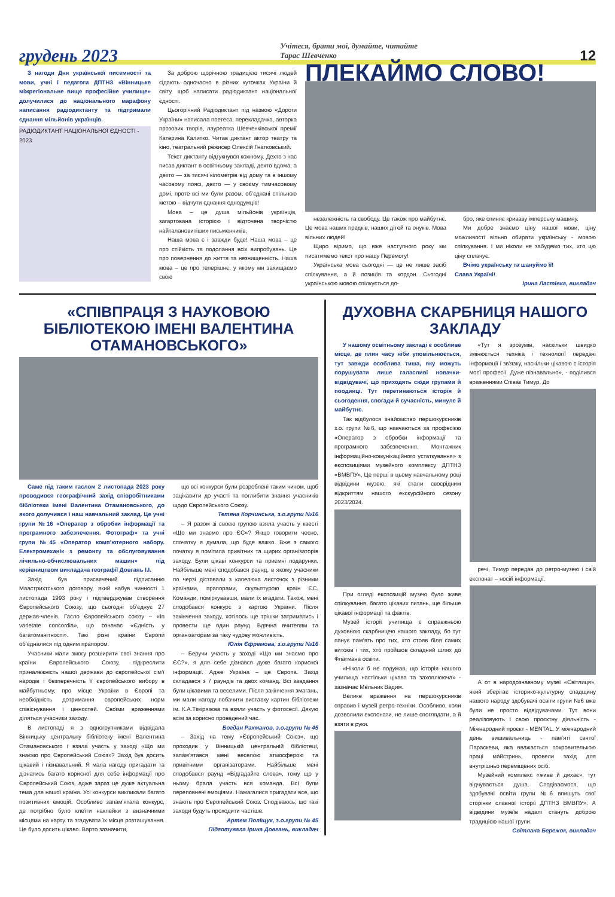грудень 2023
Учітеся, брати мої, думайте, читайте
Тарас Шевченко
12
З нагоди Дня української писемності та мови, учні і педагоги ДПТНЗ «Вінницьке міжрегіональне вище професійне училище» долучилися до національного марафону написання радіодиктанту та підтримали єднання мільйонів українців.
РАДІОДИКТАНТ НАЦІОНАЛЬНОЇ ЄДНОСТІ - 2023
За доброю щорічною традицією тисячі людей сідають одночасно в різних куточках України й світу, щоб написати радіодиктант національної єдності.
Цьогорічний Радіодиктант під назвою «Дороги України» написала поетеса, перекладачка, авторка прозових творів, лауреатка Шевченківської премії Катерина Калитко. Читав диктант актор театру та кіно, театральний режисер Олексій Гнатковський.
Текст диктанту відгукнувся кожному. Дехто з нас писав диктант в освітньому закладі, дехто вдома, а дехто — за тисячі кілометрів від дому та в іншому часовому поясі, дехто — у своєму тимчасовому домі, проте всі ми були разом, об’єднані спільною метою – відчути єднання однодумців!
Мова – це душа мільйонів українців, загартована історією і відточена творчістю найталановитіших письменників.
Наша мова є і завжди буде! Наша мова – це про стійкість та подолання всіх випробувань. Це про повернення до життя та незнищенність. Наша мова – це про теперішнє, у якому ми захищаємо свою
ПЛЕКАЙМО СЛОВО!
незалежність та свободу. Це також про майбутнє. Це мова наших предків, наших дітей та онуків. Мова вільних людей!
Щиро віримо, що вже наступного року ми писатимемо текст про нашу Перемогу!
Українська мова сьогодні — це не лише засіб спілкування, а й позиція та кордон. Сьогодні українською мовою спілкується до-
бро, яке спиняє криваву імперську машину.
Ми добре знаємо ціну нашої мови, ціну можливості вільно обирати українську - мовою спілкування. І ми ніколи не забудемо тих, хто цю ціну сплачує.
Вчімо українську та шануймо її!
Слава Україні!
Ірина Ластівка, викладач
«СПІВПРАЦЯ З НАУКОВОЮ БІБЛІОТЕКОЮ ІМЕНІ ВАЛЕНТИНА ОТАМАНОВСЬКОГО»
Саме під таким гаслом 2 листопада 2023 року проводився географічний захід співробітниками бібліотеки імені Валентина Отамановського, до якого долучився і наш навчальний заклад. Це учні групи №16 «Оператор з обробки інформації та програмного забезпечення. Фотограф» та учні групи №45 «Оператор комп’ютерного набору. Електромеханік з ремонту та обслуговування лічильно-обчислювальних машин» під керівництвом викладача географії Довгань І.І.
Захід був присвячений підписанню Маастрихтського договору, який набув чинності 1 листопада 1993 року і підтверджував створення Європейського Союзу, що сьогодні об’єднує 27 держав-членів. Гасло Європейського союзу – «In varietate concordia», що означає «Єдність у багатоманітності». Такі різні країни Європи об’єдналися під одним прапором.
Учасники мали змогу розширити свої знання про країни Європейського Союзу, підкреслити приналежність нашої держави до європейської сім’ї народів і безперечність її європейського вибору в майбутньому, про місце України в Європі та необхідність дотримання європейських норм співіснування і цінностей. Своїми враженнями діляться учасники заходу.
В листопаді я з одногрупниками відвідала Вінницьку центральну бібліотеку імені Валентина Отамановського і взяла участь у заході «Що ми знаємо про Європейський Союз»? Захід був досить цікавий і пізнавальний. Я мала нагоду пригадати та дізнатись багато корисної для себе інформації про Європейський Союз, адже зараз це дуже актуальна тема для нашої країни. Усі конкурси викликали багато позитивних емоцій. Особливо запам’ятала конкурс, де потрібно було клеїти наклейки з визначними місцями на карту та згадувати їх місця розташування. Це було досить цікаво. Варто зазначити,
що всі конкурси були розроблені таким чином, щоб зацікавити до участі та поглибити знання учасників щодо Європейського Союзу.
Тетяна Корчинська, з.о.групи №16
– Я разом зі своєю групою взяла участь у квесті «Що ми знаємо про ЄС»? Якщо говорити чесно, спочатку я думала, що буде важко. Вже з самого початку я помітила привітних та щирих організаторів заходу. Були цікаві конкурси та приємні подарунки. Найбільше мені сподобався раунд, в якому учасники по черзі діставали з капелюха листочок з різними країнами, прапорами, скульптурою країн ЄС. Команди, поміркувавши, мали їх вгадати. Також, мені сподобався конкурс з картою України. Після закінчення заходу, хотілось ще трішки затриматись і провести ще один раунд. Вдячна вчителям та організаторам за таку чудову можливість.
Юлія Єфремова, з.о.групи №16
– Беручи участь у заході «Що ми знаємо про ЄС?», я для себе дізнався дуже багато корисної інформації. Адже Україна – це Європа. Захід складався з 7 раундів та двох команд. Всі завдання були цікавими та веселими. Після закінчення змагань, ми мали нагоду побачити виставку картин бібліотеки ім. К.А.Тімірязєва та взяли участь у фотосесії. Дякую всім за корисно проведений час.
Богдан Рахманов, з.о.групи № 45
– Захід на тему «Європейський Союз», що проходив у Вінницькій центральній бібліотеці, запам’ятався мені веселою атмосферою та привітними організаторами. Найбільше мені сподобався раунд «Відгадайте слова», тому що у ньому брала участь вся команда. Всі були переповнені емоціями. Намагалися пригадати все, що знають про Європейський Союз. Сподіваюсь, що такі заходи будуть проходити частіше.
Артем Поліщук, з.о.групи № 45
Підготувала Ірина Довгань, викладач
ДУХОВНА СКАРБНИЦЯ НАШОГО ЗАКЛАДУ
У нашому освітньому закладі є особливе місце, де плин часу ніби уповільнюється, тут завжди особлива тиша, яку можуть порушувати лише галасливі новачки-відвідувачі, що приходять сюди групами й поодинці. Тут перетинаються історія й сьогодення, спогади й сучасність, минуле й майбутнє.
Так відбулося знайомство першокурсників з.о. групи №6, що навчаються за професією «Оператор з обробки інформації та програмного забезпечення. Монтажник інформаційно-комунікаційного устаткування» з експозиціями музейного комплексу ДПТНЗ «ВМВПУ». Це перші в цьому навчальному році відвідини музею, які стали своєрідним відкриттям нашого екскурсійного сезону 2023/2024.
При огляді експозицій музею було живе спілкування, багато цікавих питань, ще більше цікавої інформації та фактів.
Музей історії училища є справжньою духовною скарбницею нашого закладу, бо тут панує пам’ять про тих, хто стояв біля самих витоків і тих, хто пройшов складний шлях до Флагмана освіти.
«Ніколи б не подумав, що історія нашого училища настільки цікава та захоплююча» - зазначає Мельник Вадим.
Велике враження на першокурсників справив і музей ретро-техніки. Особливо, коли дозволили експонати, не лише споглядати, а й взяти в руки.
«Тут я зрозумів, наскільки швидко змінюється техніка і технології передачі інформації і зв’язку, наскільки цікавою є історія моєї професії. Дуже пізнавально», - поділився враженнями Співак Тимур. До
речі, Тимур передав до ретро-музею і свій експонат – носій інформації.
А от в народознавчому музеї «Світлиця», який зберігає історико-культурну спадщину нашого народу здобувачі освіти групи №6 вже були не просто відвідувачами. Тут вони реалізовують і свою проєктну діяльність - Міжнародний проєкт - MENTAL. У міжнародний день вишивальниць - пам’яті святої Параскеви, яка вважається покровителькою праці майстринь, провели захід для внутрішньо переміщених осіб.
Музейний комплекс «живе й дихає», тут відчувається душа. Сподіваємося, що здобувачі освіти групи №6 впишуть свої сторінки славної історії ДПТНЗ ВМВПУ». А відвідини музеїв надалі стануть доброю традицією нашої групи.
Світлана Бережок, викладач